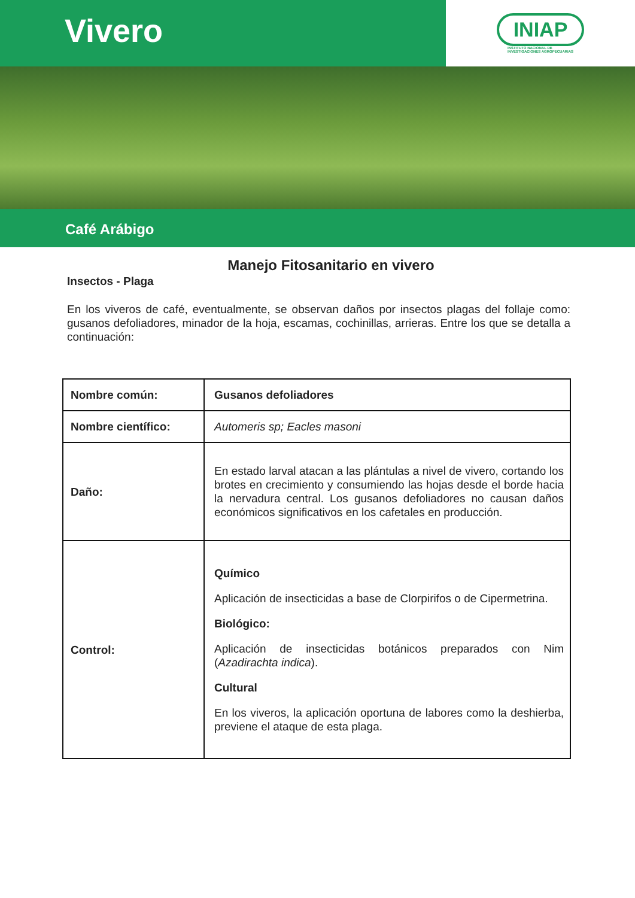Vivero
INIAP
INSTITUTO NACIONAL DE
INVESTIGACIONES AGROPECUARIAS
Café Arábigo
Manejo Fitosanitario en vivero
Insectos - Plaga
En los viveros de café, eventualmente, se observan daños por insectos plagas del follaje como: gusanos defoliadores, minador de la hoja, escamas, cochinillas, arrieras. Entre los que se detalla a continuación:
| Nombre común: | Gusanos defoliadores |
| Nombre científico: | Automeris sp; Eacles masoni |
| Daño: | En estado larval atacan a las plántulas a nivel de vivero, cortando los brotes en crecimiento y consumiendo las hojas desde el borde hacia la nervadura central. Los gusanos defoliadores no causan daños económicos significativos en los cafetales en producción. |
| Control: | Químico Aplicación de insecticidas a base de Clorpirifos o de Cipermetrina. Biológico: Aplicación de insecticidas botánicos preparados con Nim ( Azadirachta indica ). Cultural En los viveros, la aplicación oportuna de labores como la deshierba, previene el ataque de esta plaga. |